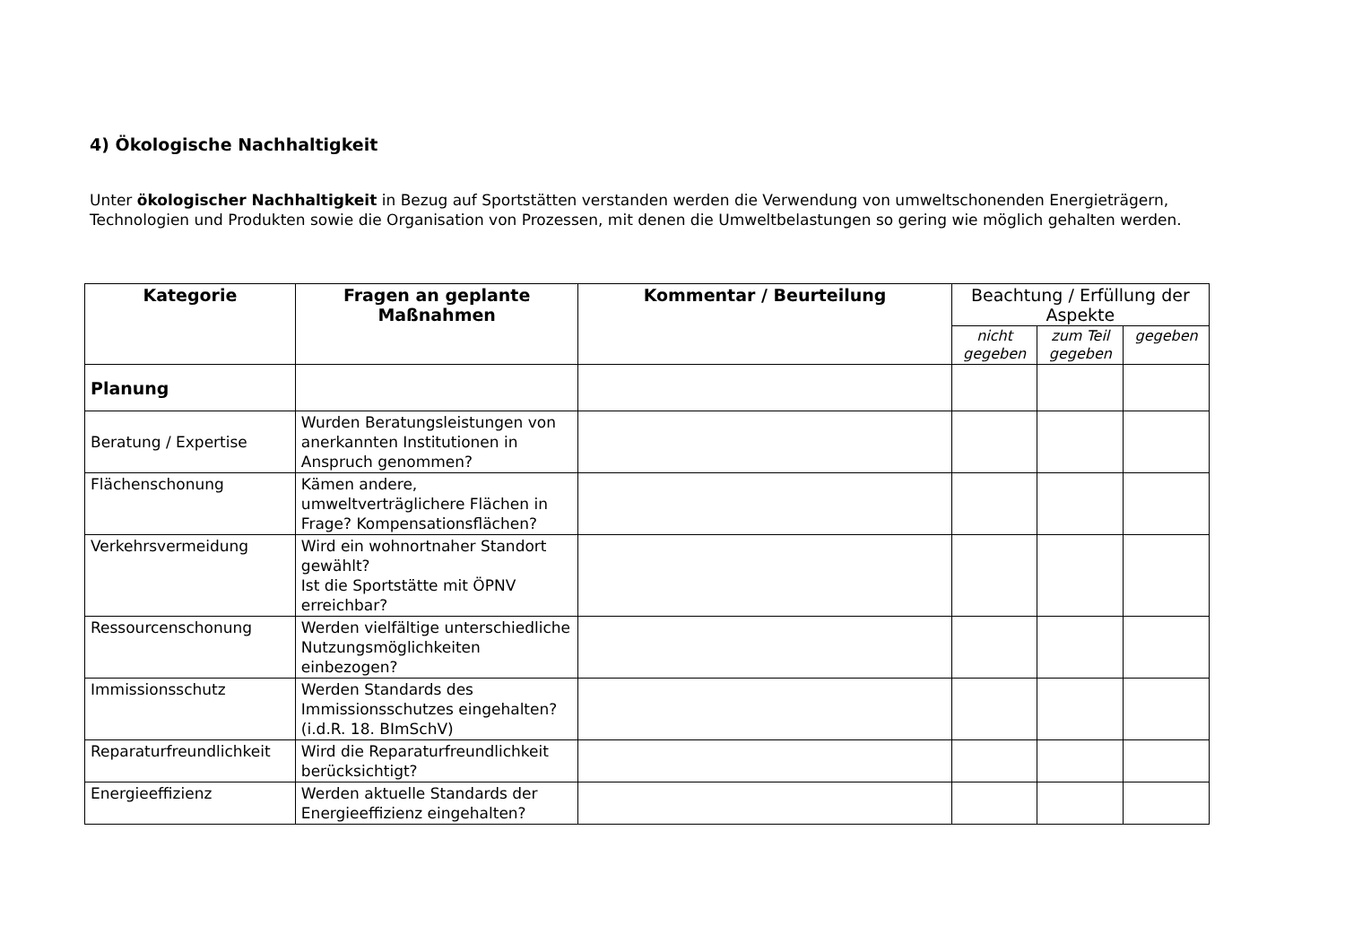4) Ökologische Nachhaltigkeit
Unter ökologischer Nachhaltigkeit in Bezug auf Sportstätten verstanden werden die Verwendung von umweltschonenden Energieträgern, Technologien und Produkten sowie die Organisation von Prozessen, mit denen die Umweltbelastungen so gering wie möglich gehalten werden.
| Kategorie | Fragen an geplante Maßnahmen | Kommentar / Beurteilung | Beachtung / Erfüllung der Aspekte | | |
| --- | --- | --- | --- | --- | --- |
| | | | nicht gegeben | zum Teil gegeben | gegeben |
| Planung | | | | | |
| Beratung / Expertise | Wurden Beratungsleistungen von anerkannten Institutionen in Anspruch genommen? | | | | |
| Flächenschonung | Kämen andere, umweltverträglichere Flächen in Frage? Kompensationsflächen? | | | | |
| Verkehrsvermeidung | Wird ein wohnortnaher Standort gewählt? Ist die Sportstätte mit ÖPNV erreichbar? | | | | |
| Ressourcenschonung | Werden vielfältige unterschiedliche Nutzungsmöglichkeiten einbezogen? | | | | |
| Immissionsschutz | Werden Standards des Immissionsschutzes eingehalten? (i.d.R. 18. BImSchV) | | | | |
| Reparaturfreundlichkeit | Wird die Reparaturfreundlichkeit berücksichtigt? | | | | |
| Energieeffizienz | Werden aktuelle Standards der Energieeffizienz eingehalten? | | | | |